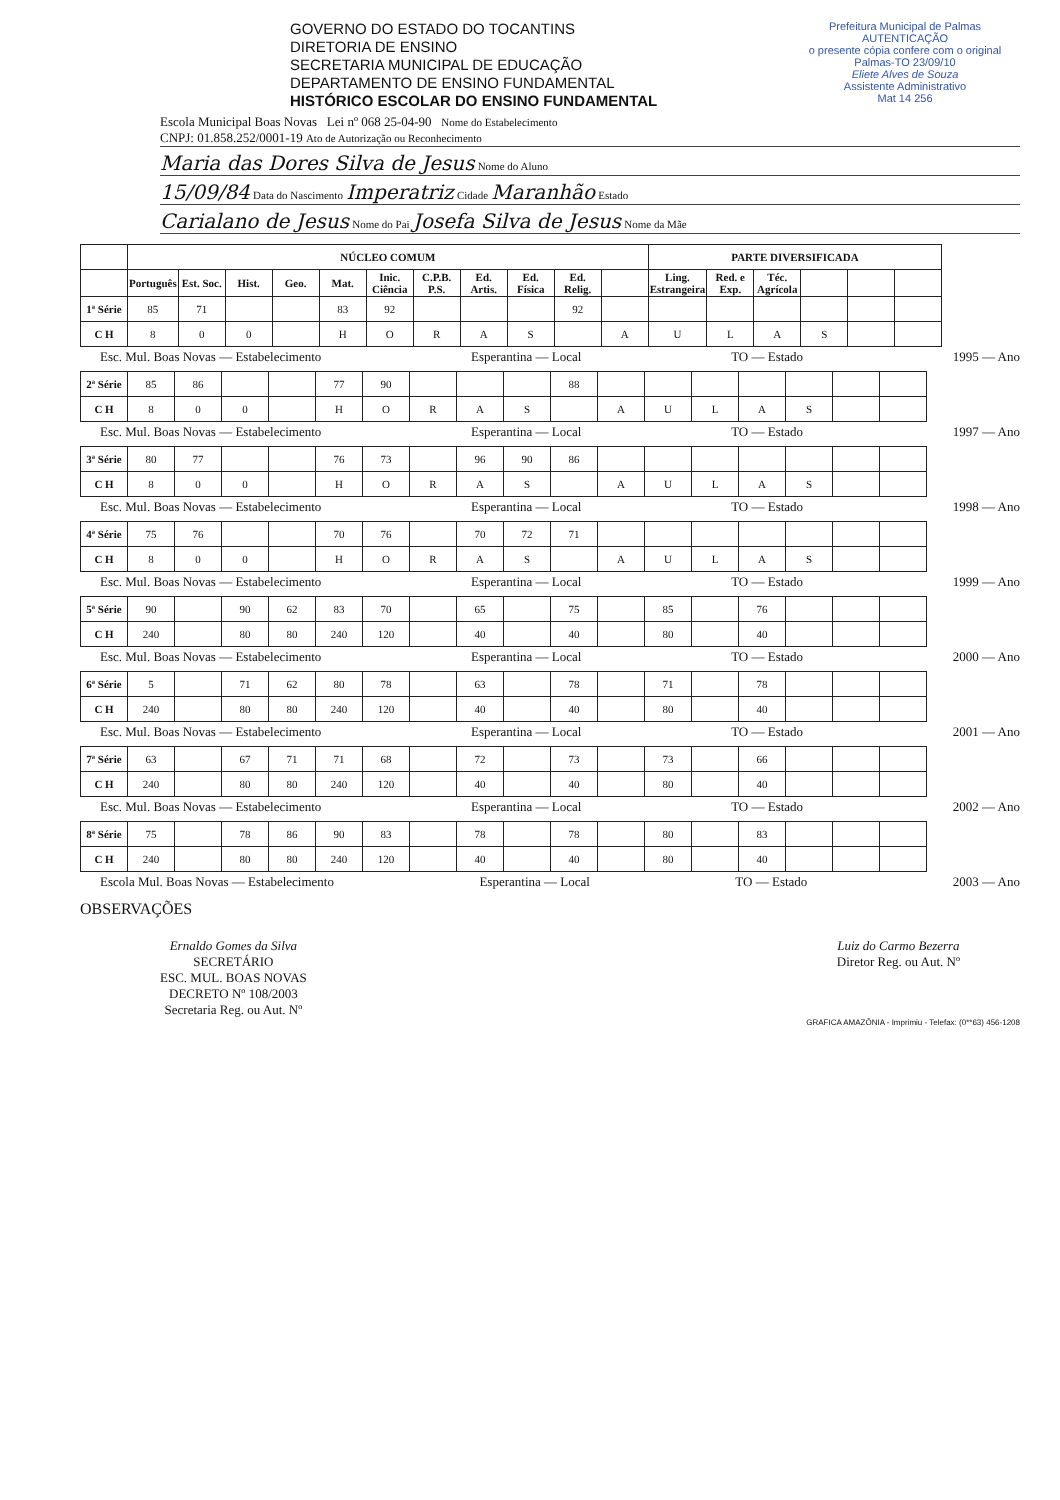GOVERNO DO ESTADO DO TOCANTINS
DIRETORIA DE ENSINO
SECRETARIA MUNICIPAL DE EDUCAÇÃO
DEPARTAMENTO DE ENSINO FUNDAMENTAL
HISTÓRICO ESCOLAR DO ENSINO FUNDAMENTAL
Prefeitura Municipal de Palmas
AUTENTICAÇÃO
o presente cópia confere com o original
Palmas-TO 23/09/10
Eliete Alves de Souza
Assistente Administrativo
Mat 14 256
Escola Municipal Boas Novas Lei nº 068 25-04-90 Nome do Estabelecimento
CNPJ: 01.858.252/0001-19 Ato de Autorização ou Reconhecimento
Maria das Dores Silva de Jesus Nome do Aluno
15/09/84 Data do Nascimento Imperatriz Cidade Maranhão Estado
Carialano de Jesus Nome do Pai Josefa Silva de Jesus Nome da Mãe
| | NÚCLEO COMUM | | | | | | | | | | | PARTE DIVERSIFICADA | | | | | |
| --- | --- | --- | --- | --- | --- | --- | --- | --- | --- | --- | --- | --- | --- | --- | --- | --- | --- |
| | Português | Est. Soc. | Hist. | Geo. | Mat. | Inic. Ciência | C.P.B. P.S. | Ed. Artis. | Ed. Física | Ed. Relig. | | Ling. Estrangeira | Red. e Exp. | Téc. Agrícola | | | |
| 1ª Série | 85 | 71 | | | 83 | 92 | | | | 92 | | | | | | | |
| C H | 8 | 0 | 0 | | H | O | R | A | S | | A | U | L | A | S | | |
Esc. Mul. Boas Novas — Estabelecimento Esperantina — Local TO — Estado 1995 — Ano
| 2ª Série | 85 | 86 | | | 77 | 90 | | | | 88 | | | | | | | |
| C H | 8 | 0 | 0 | | H | O | R | A | S | | A | U | L | A | S | | |
Esc. Mul. Boas Novas — Estabelecimento Esperantina — Local TO — Estado 1997 — Ano
| 3ª Série | 80 | 77 | | | 76 | 73 | | 96 | 90 | 86 | | | | | | | |
| C H | 8 | 0 | 0 | | H | O | R | A | S | | A | U | L | A | S | | |
Esc. Mul. Boas Novas — Estabelecimento Esperantina — Local TO — Estado 1998 — Ano
| 4ª Série | 75 | 76 | | | 70 | 76 | | 70 | 72 | 71 | | | | | | | |
| C H | 8 | 0 | 0 | | H | O | R | A | S | | A | U | L | A | S | | |
Esc. Mul. Boas Novas — Estabelecimento Esperantina — Local TO — Estado 1999 — Ano
| 5ª Série | 90 | | 90 | 62 | 83 | 70 | | 65 | | 75 | | 85 | | 76 | | | |
| C H | 240 | | 80 | 80 | 240 | 120 | | 40 | | 40 | | 80 | | 40 | | | |
Esc. Mul. Boas Novas — Estabelecimento Esperantina — Local TO — Estado 2000 — Ano
| 6ª Série | 5 | | 71 | 62 | 80 | 78 | | 63 | | 78 | | 71 | | 78 | | | |
| C H | 240 | | 80 | 80 | 240 | 120 | | 40 | | 40 | | 80 | | 40 | | | |
Esc. Mul. Boas Novas — Estabelecimento Esperantina — Local TO — Estado 2001 — Ano
| 7ª Série | 63 | | 67 | 71 | 71 | 68 | | 72 | | 73 | | 73 | | 66 | | | |
| C H | 240 | | 80 | 80 | 240 | 120 | | 40 | | 40 | | 80 | | 40 | | | |
Esc. Mul. Boas Novas — Estabelecimento Esperantina — Local TO — Estado 2002 — Ano
| 8ª Série | 75 | | 78 | 86 | 90 | 83 | | 78 | | 78 | | 80 | | 83 | | | |
| C H | 240 | | 80 | 80 | 240 | 120 | | 40 | | 40 | | 80 | | 40 | | | |
Escola Mul. Boas Novas — Estabelecimento Esperantina — Local TO — Estado 2003 — Ano
OBSERVAÇÕES
Ernaldo Gomes da Silva
SECRETÁRIO
ESC. MUL. BOAS NOVAS
DECRETO Nº 108/2003
Secretaria Reg. ou Aut. Nº
Luiz do Carmo Bezerra
Diretor Reg. ou Aut. Nº
GRAFICA AMAZÔNIA - Imprimiu - Telefax: (0**63) 456-1208